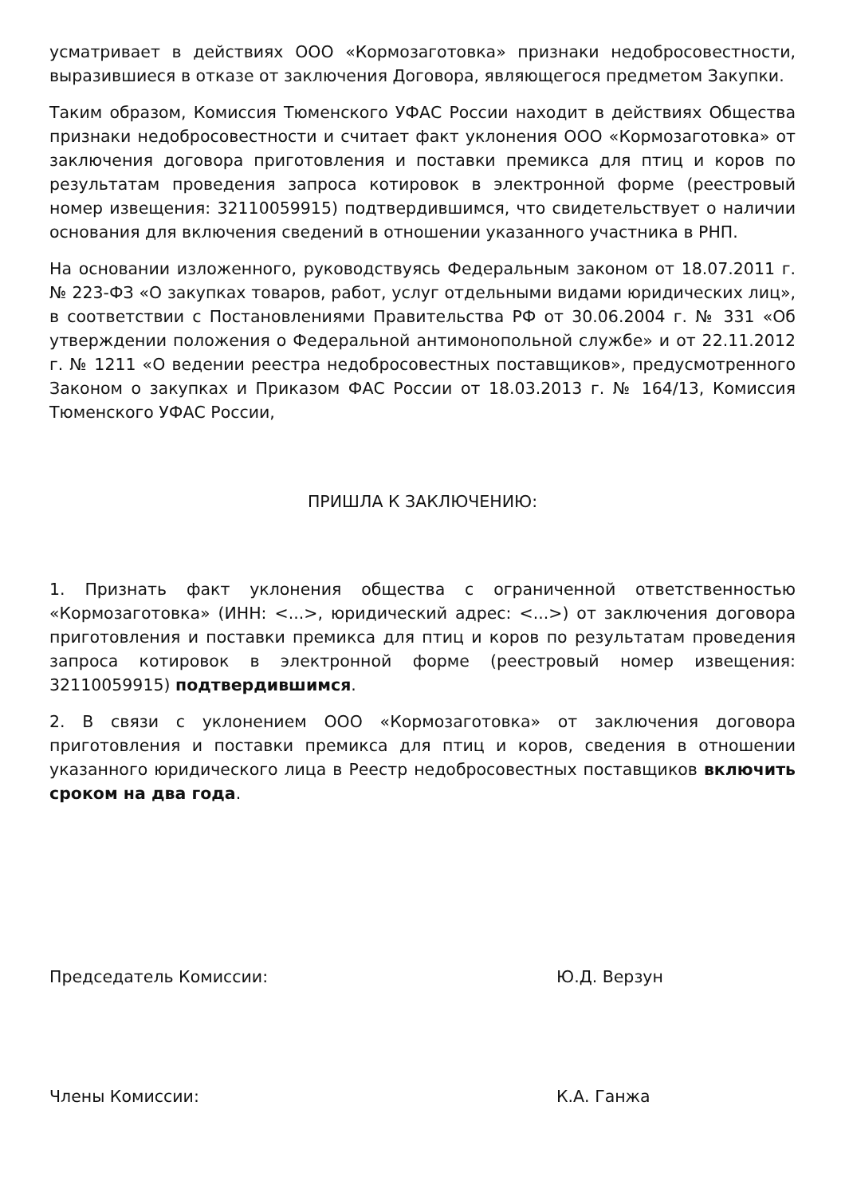усматривает в действиях ООО «Кормозаготовка» признаки недобросовестности, выразившиеся в отказе от заключения Договора, являющегося предметом Закупки.
Таким образом, Комиссия Тюменского УФАС России находит в действиях Общества признаки недобросовестности и считает факт уклонения ООО «Кормозаготовка» от заключения договора приготовления и поставки премикса для птиц и коров по результатам проведения запроса котировок в электронной форме (реестровый номер извещения: 32110059915) подтвердившимся, что свидетельствует о наличии основания для включения сведений в отношении указанного участника в РНП.
На основании изложенного, руководствуясь Федеральным законом от 18.07.2011 г. № 223-ФЗ «О закупках товаров, работ, услуг отдельными видами юридических лиц», в соответствии с Постановлениями Правительства РФ от 30.06.2004 г. № 331 «Об утверждении положения о Федеральной антимонопольной службе» и от 22.11.2012 г. № 1211 «О ведении реестра недобросовестных поставщиков», предусмотренного Законом о закупках и Приказом ФАС России от 18.03.2013 г. № 164/13, Комиссия Тюменского УФАС России,
ПРИШЛА К ЗАКЛЮЧЕНИЮ:
1. Признать факт уклонения общества с ограниченной ответственностью «Кормозаготовка» (ИНН: <...>, юридический адрес: <...>) от заключения договора приготовления и поставки премикса для птиц и коров по результатам проведения запроса котировок в электронной форме (реестровый номер извещения: 32110059915) подтвердившимся.
2. В связи с уклонением ООО «Кормозаготовка» от заключения договора приготовления и поставки премикса для птиц и коров, сведения в отношении указанного юридического лица в Реестр недобросовестных поставщиков включить сроком на два года.
Председатель Комиссии: Ю.Д. Верзун
Члены Комиссии: К.А. Ганжа